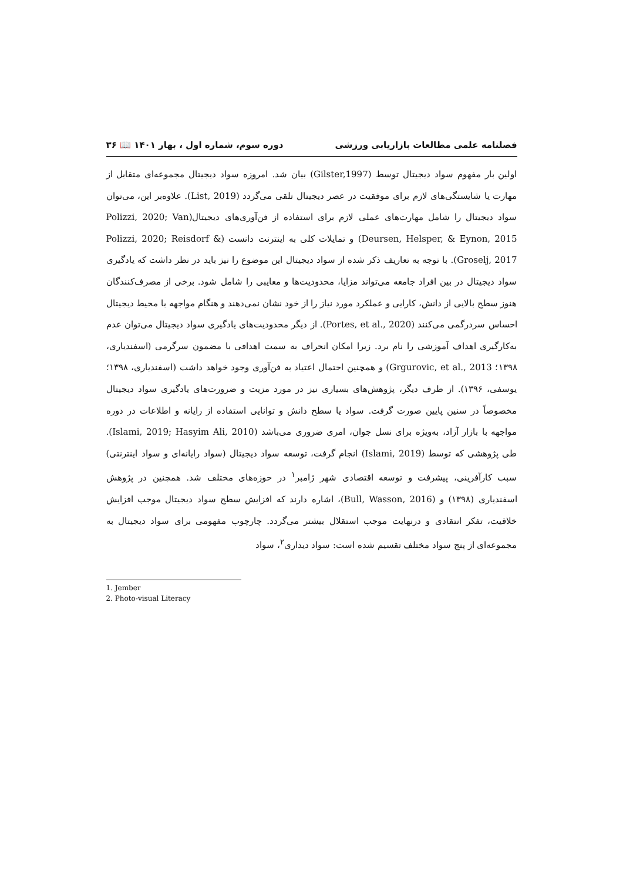فصلنامه علمی مطالعات بازاریابی ورزشی دوره سوم، شماره اول ، بهار ۱۴۰۱ 📖 ۳۶
اولین بار مفهوم سواد دیجیتال توسط (Gilster,1997) بیان شد. امروزه سواد دیجیتال مجموعه‌ای متقابل از مهارت یا شایستگی‌های لازم برای موفقیت در عصر دیجیتال تلقی می‌گردد (List, 2019). علاوه‌بر این، می‌توان سواد دیجیتال را شامل مهارت‌های عملی لازم برای استفاده از فن‌آوری‌های دیجیتال(Polizzi, 2020; Van Deursen, Helsper, & Eynon, 2015) و تمایلات کلی به اینترنت دانست (Polizzi, 2020; Reisdorf & Groselj, 2017). با توجه به تعاریف ذکر شده از سواد دیجیتال این موضوع را نیز باید در نظر داشت که یادگیری سواد دیجیتال در بین افراد جامعه می‌تواند مزایا، محدودیت‌ها و معایبی را شامل شود. برخی از مصرف‌کنندگان هنوز سطح بالایی از دانش، کارایی و عملکرد مورد نیاز را از خود نشان نمی‌دهند و هنگام مواجهه با محیط دیجیتال احساس سردرگمی می‌کنند (Portes, et al., 2020). از دیگر محدودیت‌های یادگیری سواد دیجیتال می‌توان عدم به‌کارگیری اهداف آموزشی را نام برد. زیرا امکان انحراف به سمت اهدافی با مضمون سرگرمی (اسفندیاری، ۱۳۹۸؛ Grgurovic, et al., 2013) و همچنین احتمال اعتیاد به فن‌آوری وجود خواهد داشت (اسفندیاری، ۱۳۹۸؛ یوسفی، ۱۳۹۶). از طرف دیگر، پژوهش‌های بسیاری نیز در مورد مزیت و ضرورت‌های یادگیری سواد دیجیتال مخصوصاً در سنین پایین صورت گرفت. سواد یا سطح دانش و توانایی استفاده از رایانه و اطلاعات در دوره مواجهه با بازار آزاد، به‌ویژه برای نسل جوان، امری ضروری می‌باشد (Islami, 2019; Hasyim Ali, 2010). طی پژوهشی که توسط (Islami, 2019) انجام گرفت، توسعه سواد دیجیتال (سواد رایانه‌ای و سواد اینترنتی) سبب کارآفرینی، پیشرفت و توسعه اقتصادی شهر ژامبر<sup>۱</sup> در حوزه‌های مختلف شد. همچنین در پژوهش اسفندیاری (۱۳۹۸) و (Bull, Wasson, 2016)، اشاره دارند که افزایش سطح سواد دیجیتال موجب افزایش خلاقیت، تفکر انتقادی و درنهایت موجب استقلال بیشتر می‌گردد. چارچوب مفهومی برای سواد دیجیتال به مجموعه‌ای از پنج سواد مختلف تقسیم شده است: سواد دیداری<sup>۲</sup>، سواد
1. Jember
2. Photo-visual Literacy